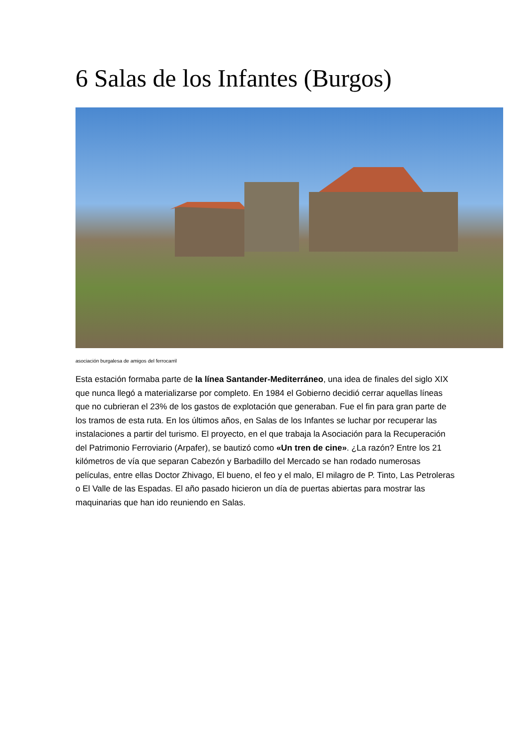6 Salas de los Infantes (Burgos)
asociación burgalesa de amigos del ferrocarril
Esta estación formaba parte de la línea Santander-Mediterráneo, una idea de finales del siglo XIX que nunca llegó a materializarse por completo. En 1984 el Gobierno decidió cerrar aquellas líneas que no cubrieran el 23% de los gastos de explotación que generaban. Fue el fin para gran parte de los tramos de esta ruta. En los últimos años, en Salas de los Infantes se luchar por recuperar las instalaciones a partir del turismo. El proyecto, en el que trabaja la Asociación para la Recuperación del Patrimonio Ferroviario (Arpafer), se bautizó como «Un tren de cine». ¿La razón? Entre los 21 kilómetros de vía que separan Cabezón y Barbadillo del Mercado se han rodado numerosas películas, entre ellas Doctor Zhivago, El bueno, el feo y el malo, El milagro de P. Tinto, Las Petroleras o El Valle de las Espadas. El año pasado hicieron un día de puertas abiertas para mostrar las maquinarias que han ido reuniendo en Salas.